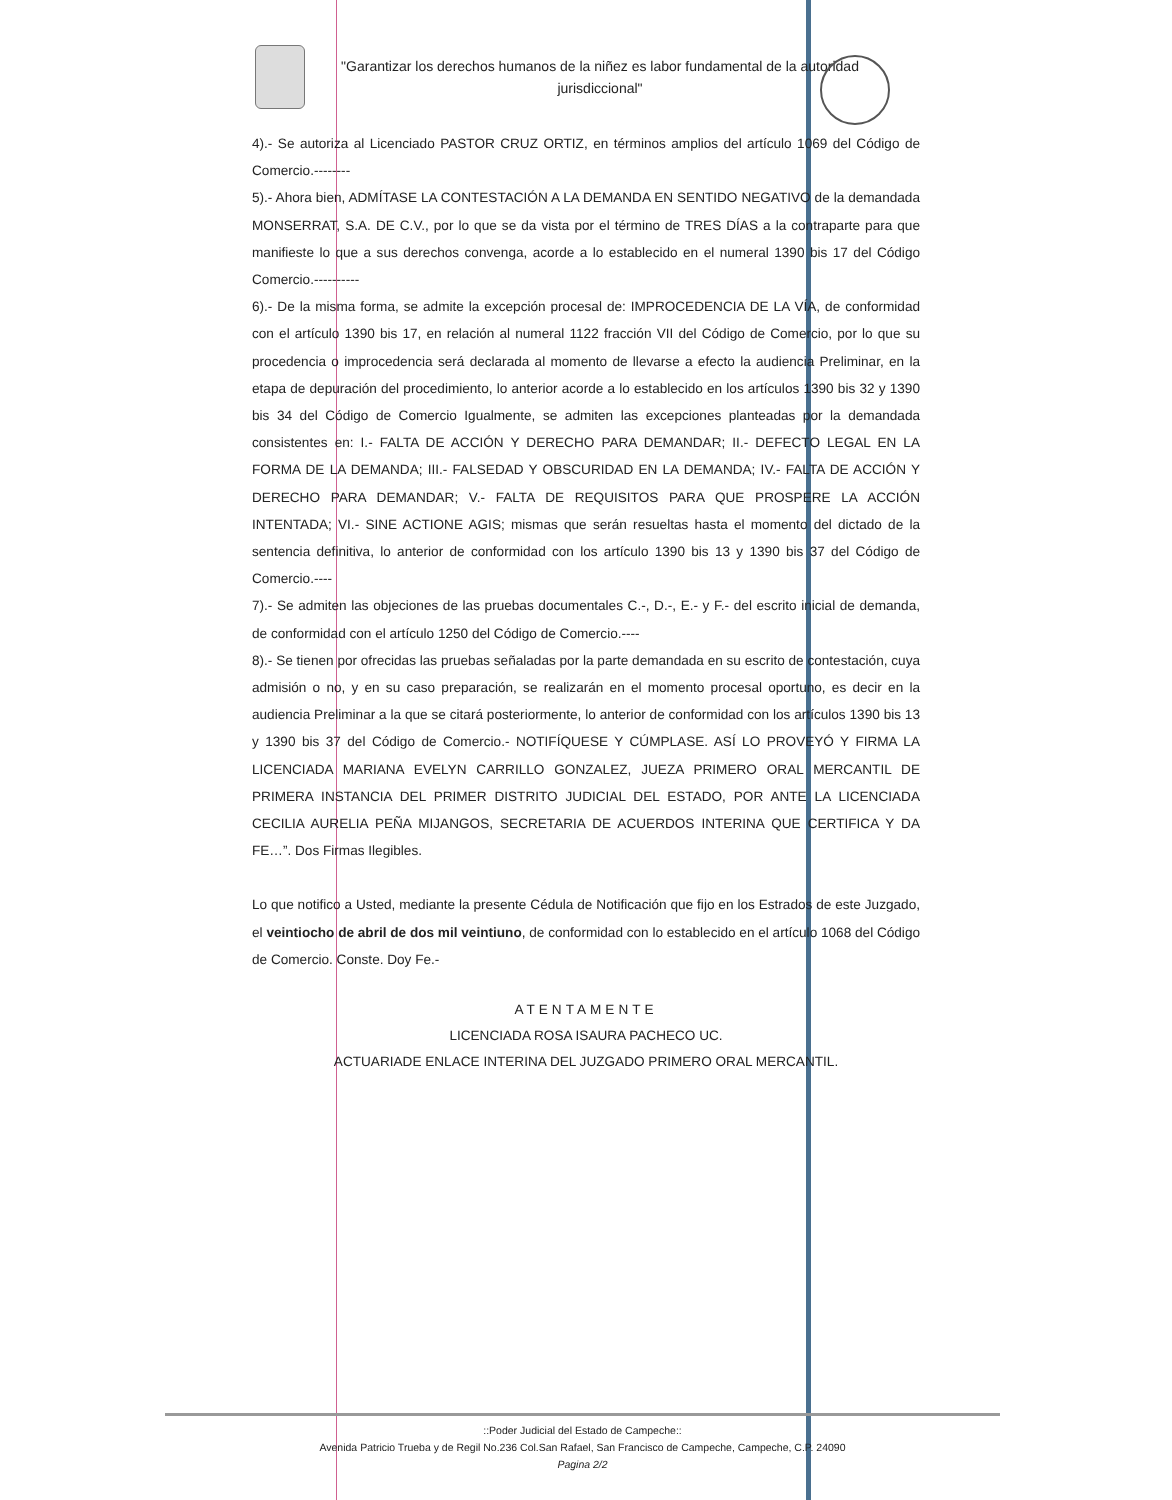"Garantizar los derechos humanos de la niñez es labor fundamental de la autoridad jurisdiccional"
4).- Se autoriza al Licenciado PASTOR CRUZ ORTIZ, en términos amplios del artículo 1069 del Código de Comercio.--------
5).- Ahora bien, ADMÍTASE LA CONTESTACIÓN A LA DEMANDA EN SENTIDO NEGATIVO de la demandada MONSERRAT, S.A. DE C.V., por lo que se da vista por el término de TRES DÍAS a la contraparte para que manifieste lo que a sus derechos convenga, acorde a lo establecido en el numeral 1390 bis 17 del Código Comercio.----------
6).- De la misma forma, se admite la excepción procesal de: IMPROCEDENCIA DE LA VÍA, de conformidad con el artículo 1390 bis 17, en relación al numeral 1122 fracción VII del Código de Comercio, por lo que su procedencia o improcedencia será declarada al momento de llevarse a efecto la audiencia Preliminar, en la etapa de depuración del procedimiento, lo anterior acorde a lo establecido en los artículos 1390 bis 32 y 1390 bis 34 del Código de Comercio Igualmente, se admiten las excepciones planteadas por la demandada consistentes en: I.- FALTA DE ACCIÓN Y DERECHO PARA DEMANDAR; II.- DEFECTO LEGAL EN LA FORMA DE LA DEMANDA; III.- FALSEDAD Y OBSCURIDAD EN LA DEMANDA; IV.- FALTA DE ACCIÓN Y DERECHO PARA DEMANDAR; V.- FALTA DE REQUISITOS PARA QUE PROSPERE LA ACCIÓN INTENTADA; VI.- SINE ACTIONE AGIS; mismas que serán resueltas hasta el momento del dictado de la sentencia definitiva, lo anterior de conformidad con los artículo 1390 bis 13 y 1390 bis 37 del Código de Comercio.----
7).- Se admiten las objeciones de las pruebas documentales C.-, D.-, E.- y F.- del escrito inicial de demanda, de conformidad con el artículo 1250 del Código de Comercio.----
8).- Se tienen por ofrecidas las pruebas señaladas por la parte demandada en su escrito de contestación, cuya admisión o no, y en su caso preparación, se realizarán en el momento procesal oportuno, es decir en la audiencia Preliminar a la que se citará posteriormente, lo anterior de conformidad con los artículos 1390 bis 13 y 1390 bis 37 del Código de Comercio.- NOTIFÍQUESE Y CÚMPLASE. ASÍ LO PROVEYÓ Y FIRMA LA LICENCIADA MARIANA EVELYN CARRILLO GONZALEZ, JUEZA PRIMERO ORAL MERCANTIL DE PRIMERA INSTANCIA DEL PRIMER DISTRITO JUDICIAL DEL ESTADO, POR ANTE LA LICENCIADA CECILIA AURELIA PEÑA MIJANGOS, SECRETARIA DE ACUERDOS INTERINA QUE CERTIFICA Y DA FE…”. Dos Firmas Ilegibles.
Lo que notifico a Usted, mediante la presente Cédula de Notificación que fijo en los Estrados de este Juzgado, el veintiocho de abril de dos mil veintiuno, de conformidad con lo establecido en el artículo 1068 del Código de Comercio. Conste. Doy Fe.-
ATENTAMENTE
LICENCIADA ROSA ISAURA PACHECO UC.
ACTUARIADE ENLACE INTERINA DEL JUZGADO PRIMERO ORAL MERCANTIL.
::Poder Judicial del Estado de Campeche::
Avenida Patricio Trueba y de Regil No.236 Col.San Rafael, San Francisco de Campeche, Campeche, C.P. 24090
Pagina 2/2